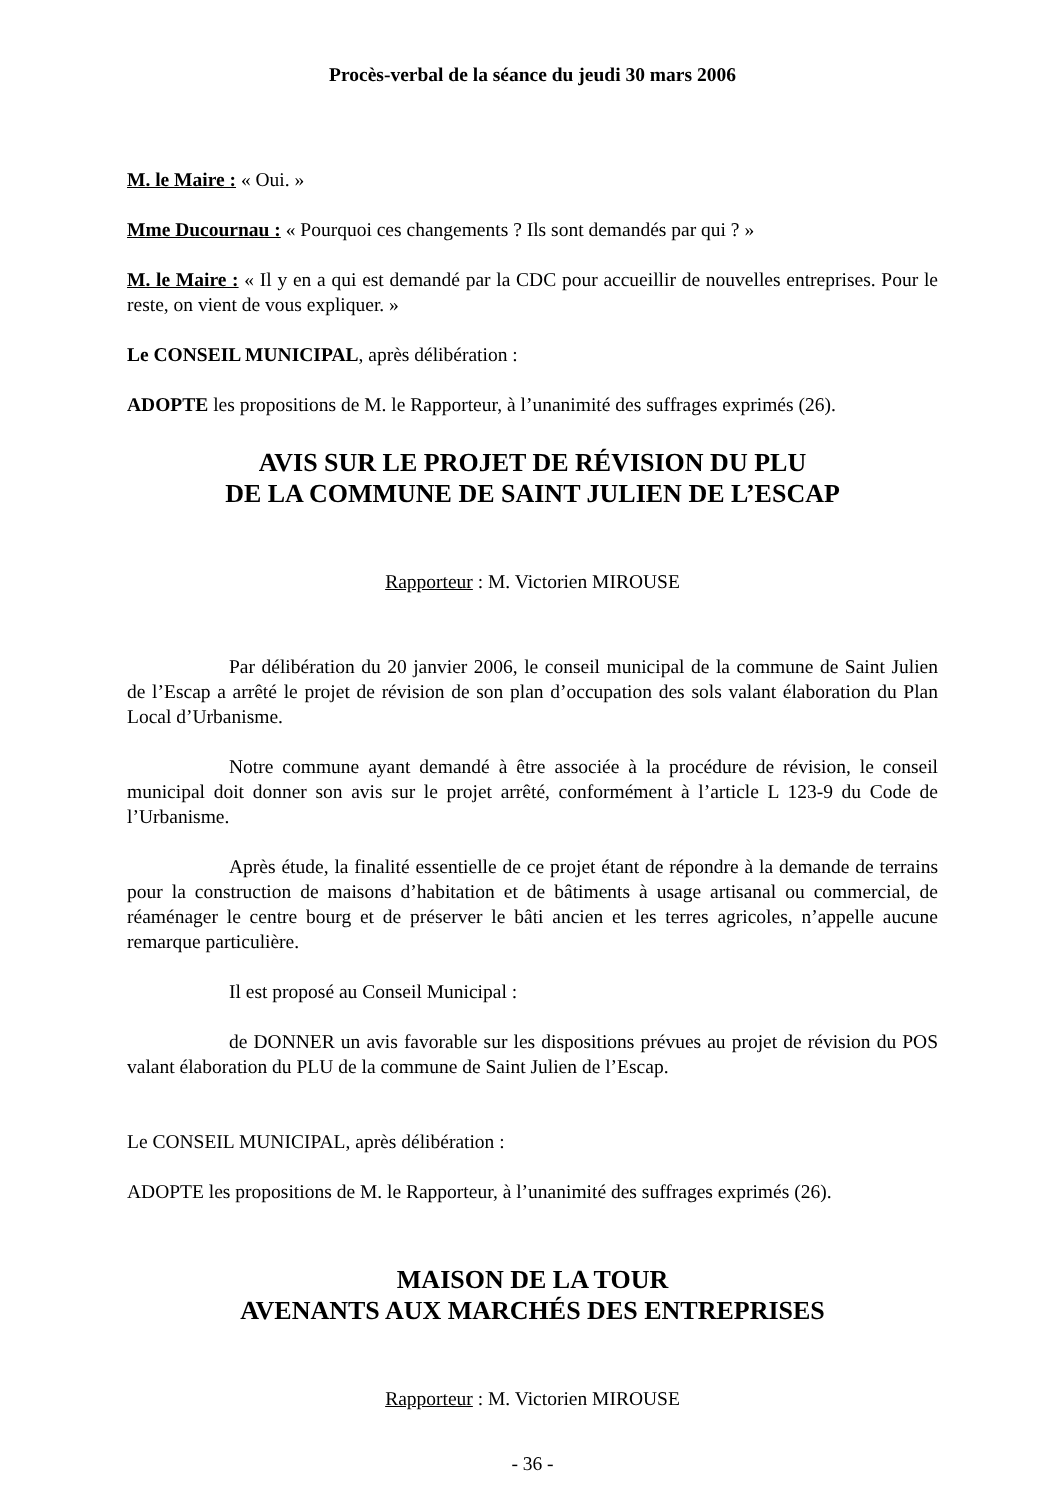Procès-verbal de la séance du jeudi 30 mars 2006
M. le Maire : « Oui. »
Mme Ducournau : « Pourquoi ces changements ? Ils sont demandés par qui ? »
M. le Maire : « Il y en a qui est demandé par la CDC pour accueillir de nouvelles entreprises. Pour le reste, on vient de vous expliquer. »
Le CONSEIL MUNICIPAL, après délibération :
ADOPTE les propositions de M. le Rapporteur, à l’unanimité des suffrages exprimés (26).
AVIS SUR LE PROJET DE RÉVISION DU PLU
DE LA COMMUNE DE SAINT JULIEN DE L’ESCAP
Rapporteur : M. Victorien MIROUSE
Par délibération du 20 janvier 2006, le conseil municipal de la commune de Saint Julien de l’Escap a arrêté le projet de révision de son plan d’occupation des sols valant élaboration du Plan Local d’Urbanisme.
Notre commune ayant demandé à être associée à la procédure de révision, le conseil municipal doit donner son avis sur le projet arrêté, conformément à l’article L 123-9 du Code de l’Urbanisme.
Après étude, la finalité essentielle de ce projet étant de répondre à la demande de terrains pour la construction de maisons d’habitation et de bâtiments à usage artisanal ou commercial, de réaménager le centre bourg et de préserver le bâti ancien et les terres agricoles, n’appelle aucune remarque particulière.
Il est proposé au Conseil Municipal :
de DONNER un avis favorable sur les dispositions prévues au projet de révision du POS valant élaboration du PLU de la commune de Saint Julien de l’Escap.
Le CONSEIL MUNICIPAL, après délibération :
ADOPTE les propositions de M. le Rapporteur, à l’unanimité des suffrages exprimés (26).
MAISON DE LA TOUR
AVENANTS AUX MARCHÉS DES ENTREPRISES
Rapporteur : M. Victorien MIROUSE
- 36 -